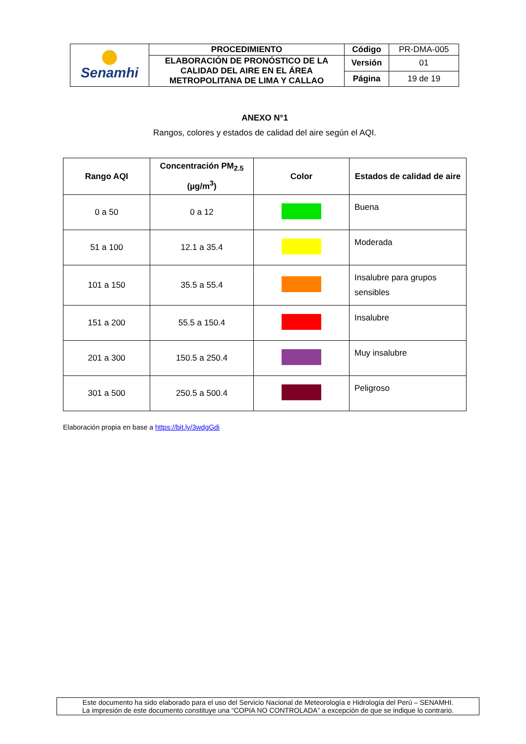| Senamhi | PROCEDIMIENTO | Código | PR-DMA-005 |
| | ELABORACIÓN DE PRONÓSTICO DE LA CALIDAD DEL AIRE EN EL ÁREA METROPOLITANA DE LIMA Y CALLAO | Versión | 01 |
| | | Página | 19 de 19 |
ANEXO N°1
Rangos, colores y estados de calidad del aire según el AQI.
| Rango AQI | Concentración PM<sub>2.5</sub> (µg/m<sup>3</sup>) | Color | Estados de calidad de aire |
| --- | --- | --- | --- |
| 0 a 50 | 0 a 12 | | Buena |
| 51 a 100 | 12.1 a 35.4 | | Moderada |
| 101 a 150 | 35.5 a 55.4 | | Insalubre para grupos sensibles |
| 151 a 200 | 55.5 a 150.4 | | Insalubre |
| 201 a 300 | 150.5 a 250.4 | | Muy insalubre |
| 301 a 500 | 250.5 a 500.4 | | Peligroso |
Elaboración propia en base a https://bit.ly/3wdgGdi
Este documento ha sido elaborado para el uso del Servicio Nacional de Meteorología e Hidrología del Perú – SENAMHI.
La impresión de este documento constituye una “COPIA NO CONTROLADA” a excepción de que se indique lo contrario.